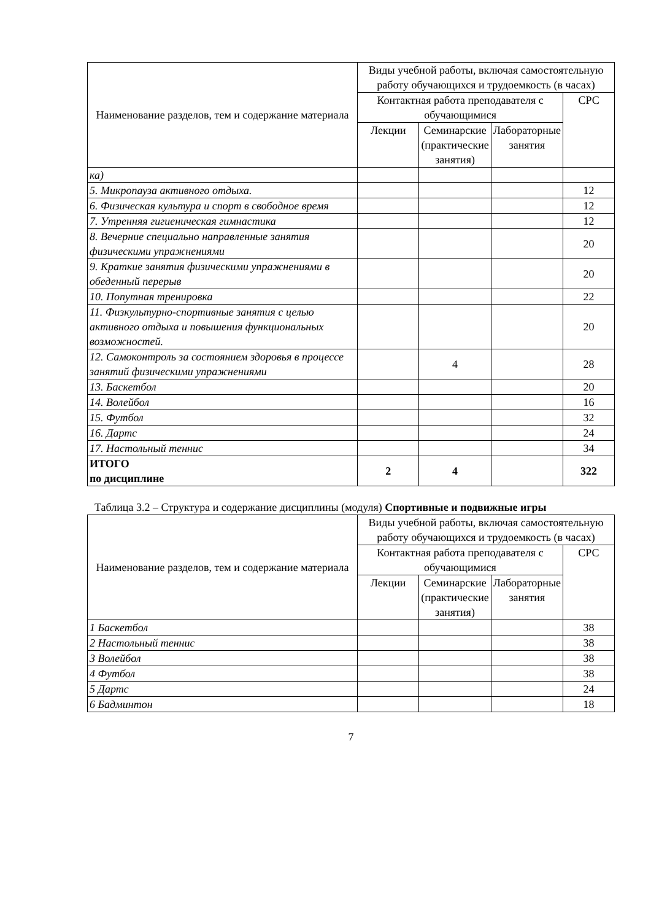| Наименование разделов, тем и содержание материала | Виды учебной работы, включая самостоятельную работу обучающихся и трудоемкость (в часах) | | | |
| --- | --- | --- | --- | --- |
| | Контактная работа преподавателя с обучающимися | | | СРС |
| | Лекции | Семинарские (практические занятия) | Лабораторные занятия | |
| ка) | | | | |
| 5. Микропауза активного отдыха. | | | | 12 |
| 6. Физическая культура и спорт в свободное время | | | | 12 |
| 7. Утренняя гигиеническая гимнастика | | | | 12 |
| 8. Вечерние специально направленные занятия физическими упражнениями | | | | 20 |
| 9. Краткие занятия физическими упражнениями в обеденный перерыв | | | | 20 |
| 10. Попутная тренировка | | | | 22 |
| 11. Физкультурно-спортивные занятия с целью активного отдыха и повышения функциональных возможностей. | | | | 20 |
| 12. Самоконтроль за состоянием здоровья в процессе занятий физическими упражнениями | | 4 | | 28 |
| 13. Баскетбол | | | | 20 |
| 14. Волейбол | | | | 16 |
| 15. Футбол | | | | 32 |
| 16. Дартс | | | | 24 |
| 17. Настольный теннис | | | | 34 |
| ИТОГО по дисциплине | 2 | 4 | | 322 |
Таблица 3.2 – Структура и содержание дисциплины (модуля) Спортивные и подвижные игры
| Наименование разделов, тем и содержание материала | Виды учебной работы, включая самостоятельную работу обучающихся и трудоемкость (в часах) | | | |
| --- | --- | --- | --- | --- |
| | Контактная работа преподавателя с обучающимися | | | СРС |
| | Лекции | Семинарские (практические занятия) | Лабораторные занятия | |
| 1 Баскетбол | | | | 38 |
| 2 Настольный теннис | | | | 38 |
| 3 Волейбол | | | | 38 |
| 4 Футбол | | | | 38 |
| 5 Дартс | | | | 24 |
| 6 Бадминтон | | | | 18 |
7